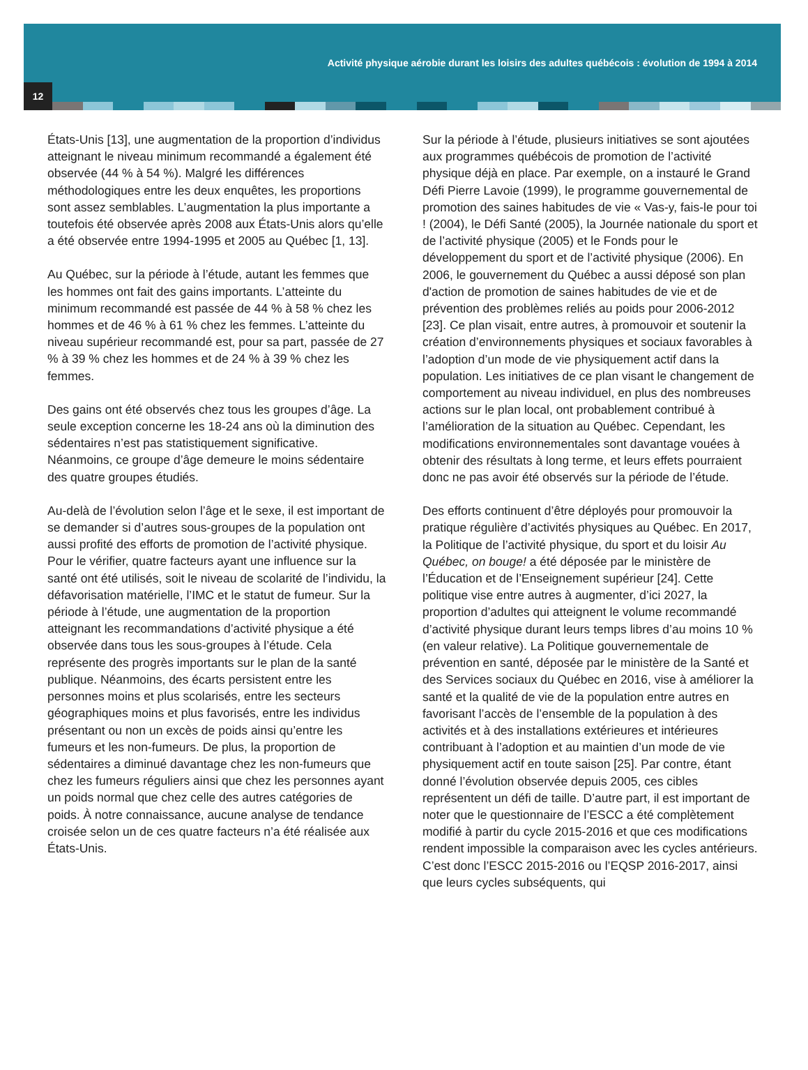Activité physique aérobie durant les loisirs des adultes québécois : évolution de 1994 à 2014
12
États-Unis [13], une augmentation de la proportion d’individus atteignant le niveau minimum recommandé a également été observée (44 % à 54 %). Malgré les différences méthodologiques entre les deux enquêtes, les proportions sont assez semblables. L’augmentation la plus importante a toutefois été observée après 2008 aux États-Unis alors qu’elle a été observée entre 1994-1995 et 2005 au Québec [1, 13].
Au Québec, sur la période à l’étude, autant les femmes que les hommes ont fait des gains importants. L’atteinte du minimum recommandé est passée de 44 % à 58 % chez les hommes et de 46 % à 61 % chez les femmes. L’atteinte du niveau supérieur recommandé est, pour sa part, passée de 27 % à 39 % chez les hommes et de 24 % à 39 % chez les femmes.
Des gains ont été observés chez tous les groupes d’âge. La seule exception concerne les 18-24 ans où la diminution des sédentaires n’est pas statistiquement significative. Néanmoins, ce groupe d’âge demeure le moins sédentaire des quatre groupes étudiés.
Au-delà de l’évolution selon l’âge et le sexe, il est important de se demander si d’autres sous-groupes de la population ont aussi profité des efforts de promotion de l’activité physique. Pour le vérifier, quatre facteurs ayant une influence sur la santé ont été utilisés, soit le niveau de scolarité de l’individu, la défavorisation matérielle, l’IMC et le statut de fumeur. Sur la période à l’étude, une augmentation de la proportion atteignant les recommandations d’activité physique a été observée dans tous les sous-groupes à l’étude. Cela représente des progrès importants sur le plan de la santé publique. Néanmoins, des écarts persistent entre les personnes moins et plus scolarisés, entre les secteurs géographiques moins et plus favorisés, entre les individus présentant ou non un excès de poids ainsi qu’entre les fumeurs et les non-fumeurs. De plus, la proportion de sédentaires a diminué davantage chez les non-fumeurs que chez les fumeurs réguliers ainsi que chez les personnes ayant un poids normal que chez celle des autres catégories de poids. À notre connaissance, aucune analyse de tendance croisée selon un de ces quatre facteurs n’a été réalisée aux États-Unis.
Sur la période à l’étude, plusieurs initiatives se sont ajoutées aux programmes québécois de promotion de l’activité physique déjà en place. Par exemple, on a instauré le Grand Défi Pierre Lavoie (1999), le programme gouvernemental de promotion des saines habitudes de vie « Vas-y, fais-le pour toi ! (2004), le Défi Santé (2005), la Journée nationale du sport et de l’activité physique (2005) et le Fonds pour le développement du sport et de l’activité physique (2006). En 2006, le gouvernement du Québec a aussi déposé son plan d'action de promotion de saines habitudes de vie et de prévention des problèmes reliés au poids pour 2006-2012 [23]. Ce plan visait, entre autres, à promouvoir et soutenir la création d’environnements physiques et sociaux favorables à l’adoption d’un mode de vie physiquement actif dans la population. Les initiatives de ce plan visant le changement de comportement au niveau individuel, en plus des nombreuses actions sur le plan local, ont probablement contribué à l’amélioration de la situation au Québec. Cependant, les modifications environnementales sont davantage vouées à obtenir des résultats à long terme, et leurs effets pourraient donc ne pas avoir été observés sur la période de l’étude.
Des efforts continuent d’être déployés pour promouvoir la pratique régulière d’activités physiques au Québec. En 2017, la Politique de l’activité physique, du sport et du loisir Au Québec, on bouge! a été déposée par le ministère de l’Éducation et de l’Enseignement supérieur [24]. Cette politique vise entre autres à augmenter, d’ici 2027, la proportion d’adultes qui atteignent le volume recommandé d’activité physique durant leurs temps libres d’au moins 10 % (en valeur relative). La Politique gouvernementale de prévention en santé, déposée par le ministère de la Santé et des Services sociaux du Québec en 2016, vise à améliorer la santé et la qualité de vie de la population entre autres en favorisant l’accès de l’ensemble de la population à des activités et à des installations extérieures et intérieures contribuant à l’adoption et au maintien d’un mode de vie physiquement actif en toute saison [25]. Par contre, étant donné l’évolution observée depuis 2005, ces cibles représentent un défi de taille. D’autre part, il est important de noter que le questionnaire de l’ESCC a été complètement modifié à partir du cycle 2015-2016 et que ces modifications rendent impossible la comparaison avec les cycles antérieurs. C’est donc l’ESCC 2015-2016 ou l’EQSP 2016-2017, ainsi que leurs cycles subséquents, qui